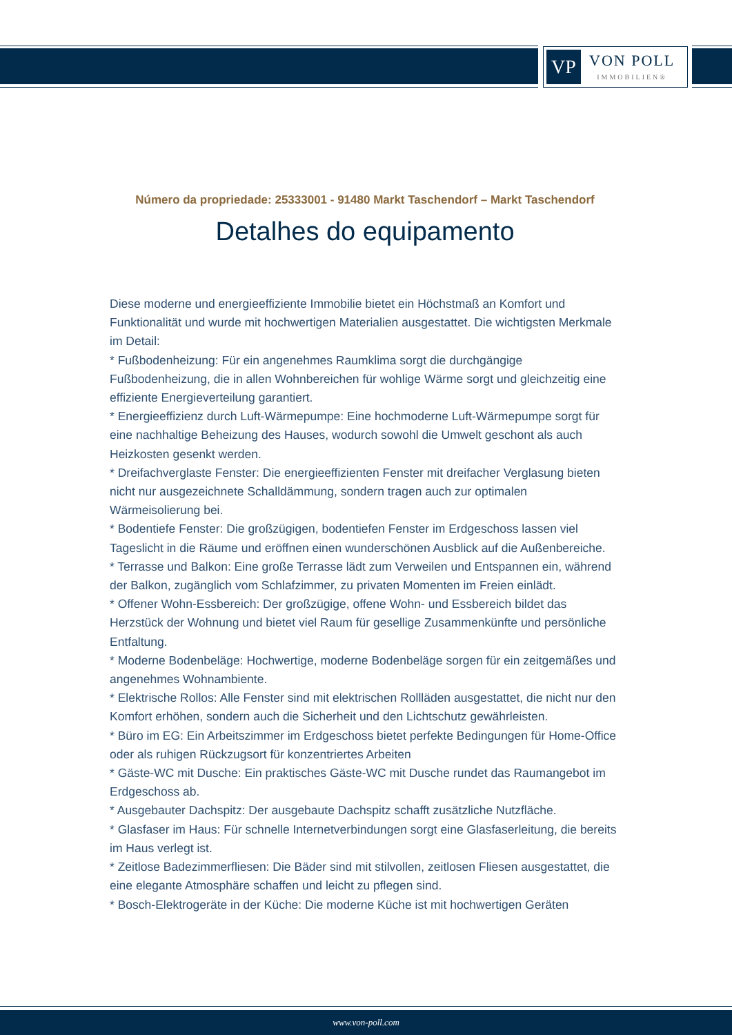VP
VON POLL
IMMOBILIEN®
Número da propriedade: 25333001 - 91480 Markt Taschendorf – Markt Taschendorf
Detalhes do equipamento
Diese moderne und energieeffiziente Immobilie bietet ein Höchstmaß an Komfort und Funktionalität und wurde mit hochwertigen Materialien ausgestattet. Die wichtigsten Merkmale im Detail:
* Fußbodenheizung: Für ein angenehmes Raumklima sorgt die durchgängige Fußbodenheizung, die in allen Wohnbereichen für wohlige Wärme sorgt und gleichzeitig eine effiziente Energieverteilung garantiert.
* Energieeffizienz durch Luft-Wärmepumpe: Eine hochmoderne Luft-Wärmepumpe sorgt für eine nachhaltige Beheizung des Hauses, wodurch sowohl die Umwelt geschont als auch Heizkosten gesenkt werden.
* Dreifachverglaste Fenster: Die energieeffizienten Fenster mit dreifacher Verglasung bieten nicht nur ausgezeichnete Schalldämmung, sondern tragen auch zur optimalen Wärmeisolierung bei.
* Bodentiefe Fenster: Die großzügigen, bodentiefen Fenster im Erdgeschoss lassen viel Tageslicht in die Räume und eröffnen einen wunderschönen Ausblick auf die Außenbereiche.
* Terrasse und Balkon: Eine große Terrasse lädt zum Verweilen und Entspannen ein, während der Balkon, zugänglich vom Schlafzimmer, zu privaten Momenten im Freien einlädt.
* Offener Wohn-Essbereich: Der großzügige, offene Wohn- und Essbereich bildet das Herzstück der Wohnung und bietet viel Raum für gesellige Zusammenkünfte und persönliche Entfaltung.
* Moderne Bodenbeläge: Hochwertige, moderne Bodenbeläge sorgen für ein zeitgemäßes und angenehmes Wohnambiente.
* Elektrische Rollos: Alle Fenster sind mit elektrischen Rollläden ausgestattet, die nicht nur den Komfort erhöhen, sondern auch die Sicherheit und den Lichtschutz gewährleisten.
* Büro im EG: Ein Arbeitszimmer im Erdgeschoss bietet perfekte Bedingungen für Home-Office oder als ruhigen Rückzugsort für konzentriertes Arbeiten
* Gäste-WC mit Dusche: Ein praktisches Gäste-WC mit Dusche rundet das Raumangebot im Erdgeschoss ab.
* Ausgebauter Dachspitz: Der ausgebaute Dachspitz schafft zusätzliche Nutzfläche.
* Glasfaser im Haus: Für schnelle Internetverbindungen sorgt eine Glasfaserleitung, die bereits im Haus verlegt ist.
* Zeitlose Badezimmerfliesen: Die Bäder sind mit stilvollen, zeitlosen Fliesen ausgestattet, die eine elegante Atmosphäre schaffen und leicht zu pflegen sind.
* Bosch-Elektrogeräte in der Küche: Die moderne Küche ist mit hochwertigen Geräten
www.von-poll.com